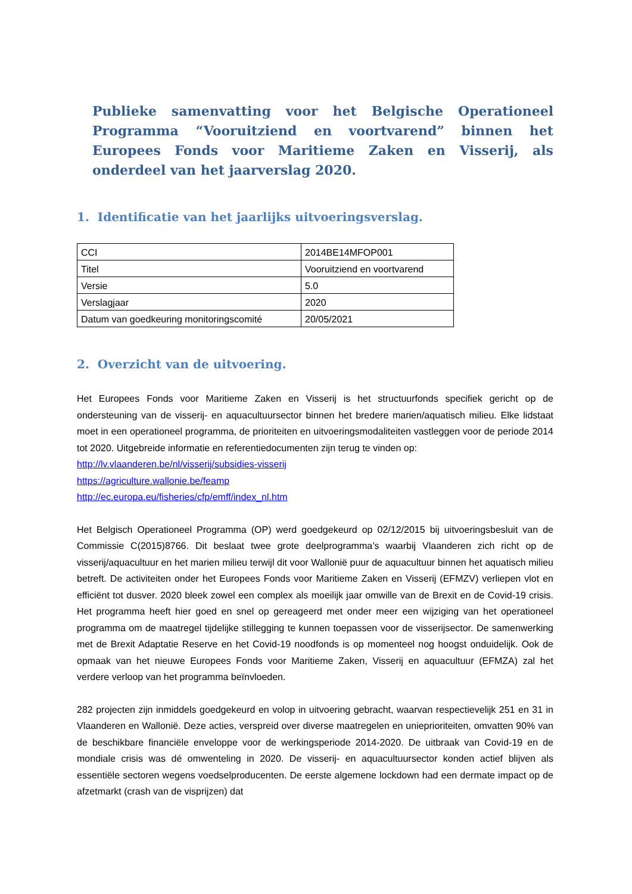Publieke samenvatting voor het Belgische Operationeel Programma “Vooruitziend en voortvarend” binnen het Europees Fonds voor Maritieme Zaken en Visserij, als onderdeel van het jaarverslag 2020.
1. Identificatie van het jaarlijks uitvoeringsverslag.
| CCI | 2014BE14MFOP001 |
| Titel | Vooruitziend en voortvarend |
| Versie | 5.0 |
| Verslagjaar | 2020 |
| Datum van goedkeuring monitoringscomité | 20/05/2021 |
2. Overzicht van de uitvoering.
Het Europees Fonds voor Maritieme Zaken en Visserij is het structuurfonds specifiek gericht op de ondersteuning van de visserij- en aquacultuursector binnen het bredere marien/aquatisch milieu. Elke lidstaat moet in een operationeel programma, de prioriteiten en uitvoeringsmodaliteiten vastleggen voor de periode 2014 tot 2020. Uitgebreide informatie en referentiedocumenten zijn terug te vinden op:
http://lv.vlaanderen.be/nl/visserij/subsidies-visserij
https://agriculture.wallonie.be/feamp
http://ec.europa.eu/fisheries/cfp/emff/index_nl.htm
Het Belgisch Operationeel Programma (OP) werd goedgekeurd op 02/12/2015 bij uitvoeringsbesluit van de Commissie C(2015)8766. Dit beslaat twee grote deelprogramma’s waarbij Vlaanderen zich richt op de visserij/aquacultuur en het marien milieu terwijl dit voor Wallonië puur de aquacultuur binnen het aquatisch milieu betreft. De activiteiten onder het Europees Fonds voor Maritieme Zaken en Visserij (EFMZV) verliepen vlot en efficiënt tot dusver. 2020 bleek zowel een complex als moeilijk jaar omwille van de Brexit en de Covid-19 crisis. Het programma heeft hier goed en snel op gereageerd met onder meer een wijziging van het operationeel programma om de maatregel tijdelijke stillegging te kunnen toepassen voor de visserijsector. De samenwerking met de Brexit Adaptatie Reserve en het Covid-19 noodfonds is op momenteel nog hoogst onduidelijk. Ook de opmaak van het nieuwe Europees Fonds voor Maritieme Zaken, Visserij en aquacultuur (EFMZA) zal het verdere verloop van het programma beïnvloeden.
282 projecten zijn inmiddels goedgekeurd en volop in uitvoering gebracht, waarvan respectievelijk 251 en 31 in Vlaanderen en Wallonië. Deze acties, verspreid over diverse maatregelen en unieprioriteiten, omvatten 90% van de beschikbare financiële enveloppe voor de werkingsperiode 2014-2020. De uitbraak van Covid-19 en de mondiale crisis was dé omwenteling in 2020. De visserij- en aquacultuursector konden actief blijven als essentiële sectoren wegens voedselproducenten. De eerste algemene lockdown had een dermate impact op de afzetmarkt (crash van de visprijzen) dat